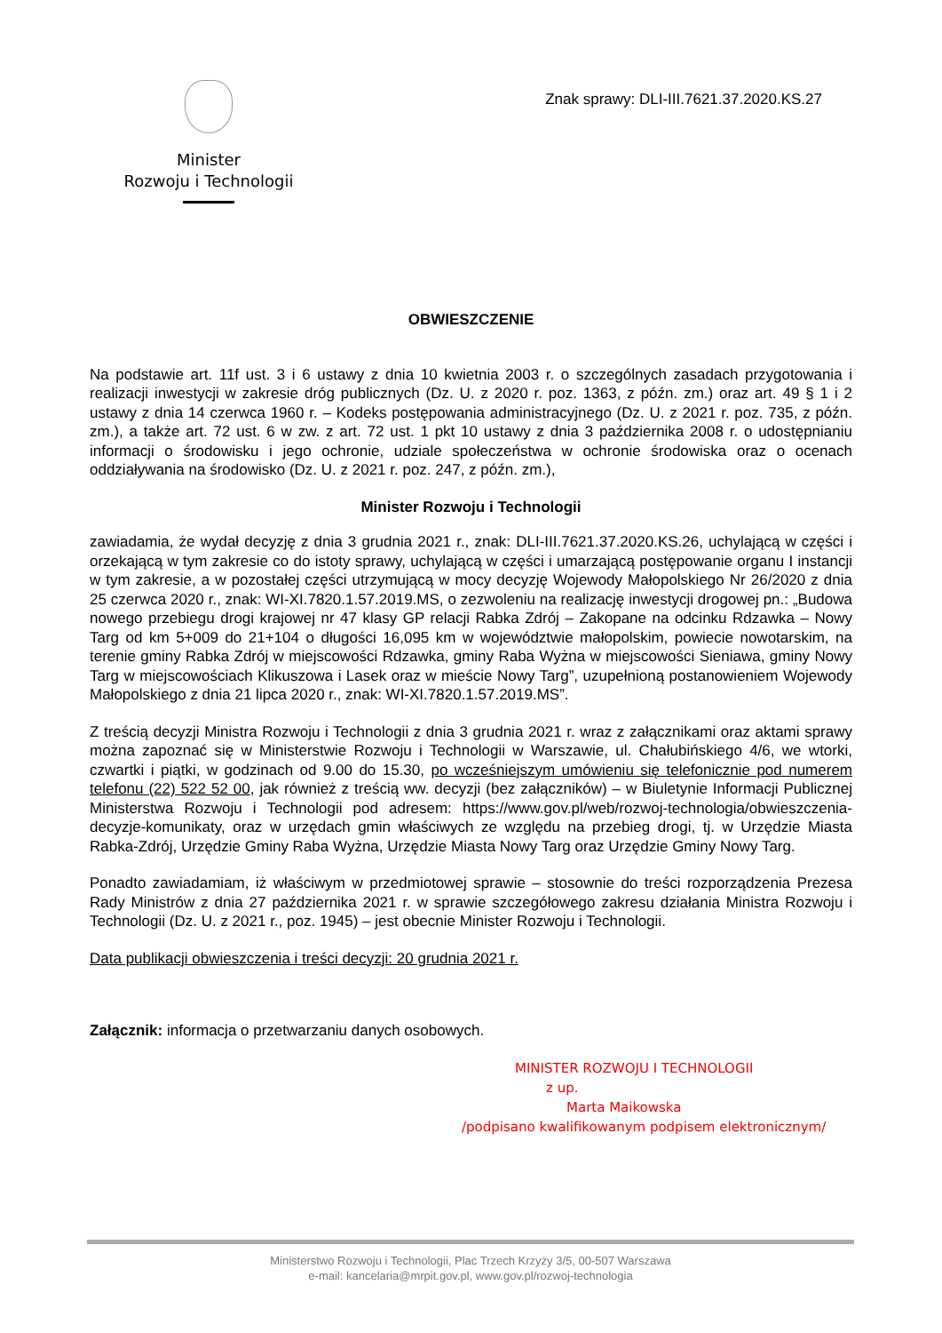Minister
Rozwoju i Technologii
Znak sprawy: DLI-III.7621.37.2020.KS.27
OBWIESZCZENIE
Na podstawie art. 11f ust. 3 i 6 ustawy z dnia 10 kwietnia 2003 r. o szczególnych zasadach przygotowania i realizacji inwestycji w zakresie dróg publicznych (Dz. U. z 2020 r. poz. 1363, z późn. zm.) oraz art. 49 § 1 i 2 ustawy z dnia 14 czerwca 1960 r. – Kodeks postępowania administracyjnego (Dz. U. z 2021 r. poz. 735, z późn. zm.), a także art. 72 ust. 6 w zw. z art. 72 ust. 1 pkt 10 ustawy z dnia 3 października 2008 r. o udostępnianiu informacji o środowisku i jego ochronie, udziale społeczeństwa w ochronie środowiska oraz o ocenach oddziaływania na środowisko (Dz. U. z 2021 r. poz. 247, z późn. zm.),
Minister Rozwoju i Technologii
zawiadamia, że wydał decyzję z dnia 3 grudnia 2021 r., znak: DLI-III.7621.37.2020.KS.26, uchylającą w części i orzekającą w tym zakresie co do istoty sprawy, uchylającą w części i umarzającą postępowanie organu I instancji w tym zakresie, a w pozostałej części utrzymującą w mocy decyzję Wojewody Małopolskiego Nr 26/2020 z dnia 25 czerwca 2020 r., znak: WI-XI.7820.1.57.2019.MS, o zezwoleniu na realizację inwestycji drogowej pn.: „Budowa nowego przebiegu drogi krajowej nr 47 klasy GP relacji Rabka Zdrój – Zakopane na odcinku Rdzawka – Nowy Targ od km 5+009 do 21+104 o długości 16,095 km w województwie małopolskim, powiecie nowotarskim, na terenie gminy Rabka Zdrój w miejscowości Rdzawka, gminy Raba Wyżna w miejscowości Sieniawa, gminy Nowy Targ w miejscowościach Klikuszowa i Lasek oraz w mieście Nowy Targ”, uzupełnioną postanowieniem Wojewody Małopolskiego z dnia 21 lipca 2020 r., znak: WI-XI.7820.1.57.2019.MS”.
Z treścią decyzji Ministra Rozwoju i Technologii z dnia 3 grudnia 2021 r. wraz z załącznikami oraz aktami sprawy można zapoznać się w Ministerstwie Rozwoju i Technologii w Warszawie, ul. Chałubińskiego 4/6, we wtorki, czwartki i piątki, w godzinach od 9.00 do 15.30, po wcześniejszym umówieniu się telefonicznie pod numerem telefonu (22) 522 52 00, jak również z treścią ww. decyzji (bez załączników) – w Biuletynie Informacji Publicznej Ministerstwa Rozwoju i Technologii pod adresem: https://www.gov.pl/web/rozwoj-technologia/obwieszczenia-decyzje-komunikaty, oraz w urzędach gmin właściwych ze względu na przebieg drogi, tj. w Urzędzie Miasta Rabka-Zdrój, Urzędzie Gminy Raba Wyżna, Urzędzie Miasta Nowy Targ oraz Urzędzie Gminy Nowy Targ.
Ponadto zawiadamiam, iż właściwym w przedmiotowej sprawie – stosownie do treści rozporządzenia Prezesa Rady Ministrów z dnia 27 października 2021 r. w sprawie szczegółowego zakresu działania Ministra Rozwoju i Technologii (Dz. U. z 2021 r., poz. 1945) – jest obecnie Minister Rozwoju i Technologii.
Data publikacji obwieszczenia i treści decyzji: 20 grudnia 2021 r.
Załącznik: informacja o przetwarzaniu danych osobowych.
MINISTER ROZWOJU I TECHNOLOGII
z up.
Marta Maikowska
/podpisano kwalifikowanym podpisem elektronicznym/
Ministerstwo Rozwoju i Technologii, Plac Trzech Krzyży 3/5, 00-507 Warszawa
e-mail: kancelaria@mrpit.gov.pl, www.gov.pl/rozwoj-technologia